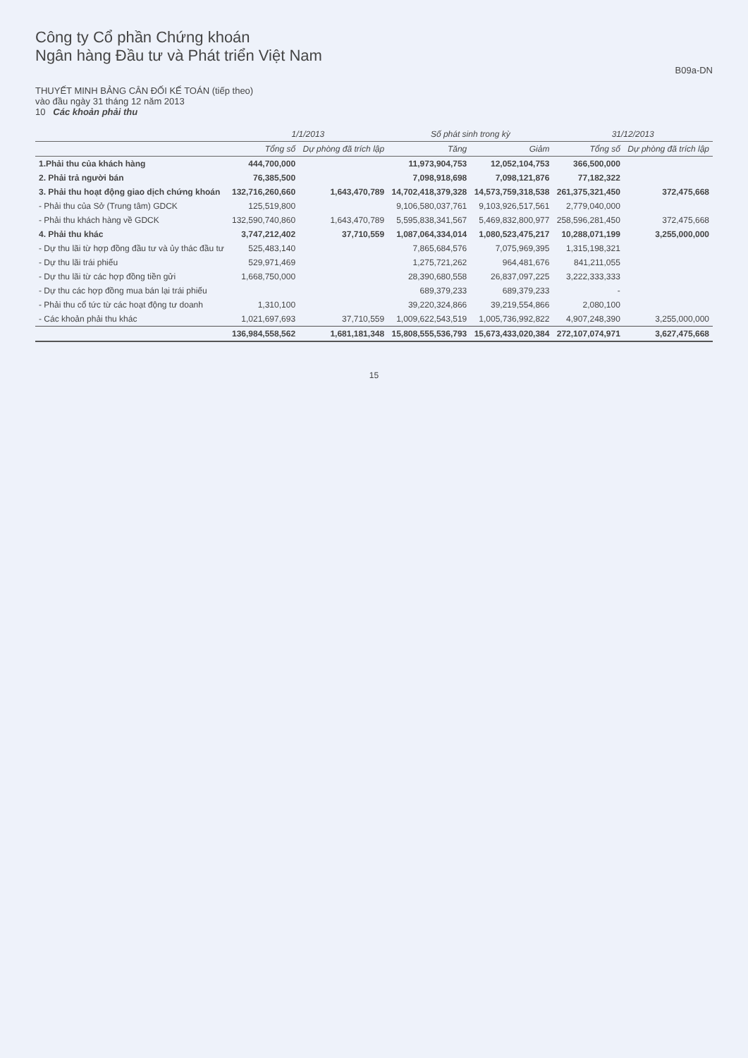Công ty Cổ phần Chứng khoán
Ngân hàng Đầu tư và Phát triển Việt Nam
B09a-DN
THUYẾT MINH BẢNG CÂN ĐỐI KẾ TOÁN (tiếp theo)
vào đầu ngày 31 tháng 12 năm 2013
10 Các khoản phải thu
| | 1/1/2013 | | Số phát sinh trong kỳ | | 31/12/2013 | |
| --- | --- | --- | --- | --- | --- | --- |
| | Tổng số | Dự phòng đã trích lập | Tăng | Giảm | Tổng số | Dự phòng đã trích lập |
| 1.Phải thu của khách hàng | 444,700,000 | | 11,973,904,753 | 12,052,104,753 | 366,500,000 | |
| 2. Phải trả người bán | 76,385,500 | | 7,098,918,698 | 7,098,121,876 | 77,182,322 | |
| 3. Phải thu hoạt động giao dịch chứng khoán | 132,716,260,660 | 1,643,470,789 | 14,702,418,379,328 | 14,573,759,318,538 | 261,375,321,450 | 372,475,668 |
| - Phải thu của Sở (Trung tâm) GDCK | 125,519,800 | | 9,106,580,037,761 | 9,103,926,517,561 | 2,779,040,000 | |
| - Phải thu khách hàng về GDCK | 132,590,740,860 | 1,643,470,789 | 5,595,838,341,567 | 5,469,832,800,977 | 258,596,281,450 | 372,475,668 |
| 4. Phải thu khác | 3,747,212,402 | 37,710,559 | 1,087,064,334,014 | 1,080,523,475,217 | 10,288,071,199 | 3,255,000,000 |
| - Dự thu lãi từ hợp đồng đầu tư và ủy thác đầu tư | 525,483,140 | | 7,865,684,576 | 7,075,969,395 | 1,315,198,321 | |
| - Dự thu lãi trái phiếu | 529,971,469 | | 1,275,721,262 | 964,481,676 | 841,211,055 | |
| - Dự thu lãi từ các hợp đồng tiền gửi | 1,668,750,000 | | 28,390,680,558 | 26,837,097,225 | 3,222,333,333 | |
| - Dự thu các hợp đồng mua bán lại trái phiếu | | | 689,379,233 | 689,379,233 | - | |
| - Phải thu cổ tức từ các hoạt động tư doanh | 1,310,100 | | 39,220,324,866 | 39,219,554,866 | 2,080,100 | |
| - Các khoản phải thu khác | 1,021,697,693 | 37,710,559 | 1,009,622,543,519 | 1,005,736,992,822 | 4,907,248,390 | 3,255,000,000 |
| | 136,984,558,562 | 1,681,181,348 | 15,808,555,536,793 | 15,673,433,020,384 | 272,107,074,971 | 3,627,475,668 |
15